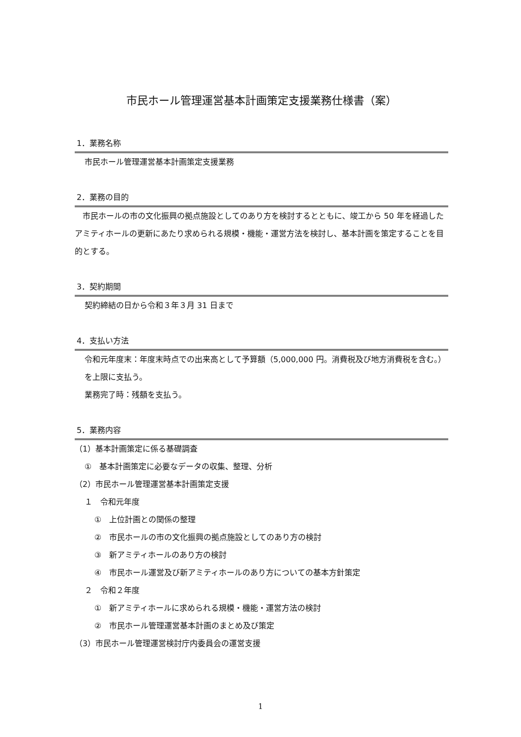市民ホール管理運営基本計画策定支援業務仕様書（案）
1．業務名称
市民ホール管理運営基本計画策定支援業務
2．業務の目的
　市民ホールの市の文化振興の拠点施設としてのあり方を検討するとともに、竣工から 50 年を経過したアミティホールの更新にあたり求められる規模・機能・運営方法を検討し、基本計画を策定することを目的とする。
3．契約期間
契約締結の日から令和３年３月 31 日まで
4．支払い方法
令和元年度末：年度末時点での出来高として予算額（5,000,000 円。消費税及び地方消費税を含む。）を上限に支払う。
業務完了時：残額を支払う。
5．業務内容
（1）基本計画策定に係る基礎調査
①　基本計画策定に必要なデータの収集、整理、分析
（2）市民ホール管理運営基本計画策定支援
１　令和元年度
①　上位計画との関係の整理
②　市民ホールの市の文化振興の拠点施設としてのあり方の検討
③　新アミティホールのあり方の検討
④　市民ホール運営及び新アミティホールのあり方についての基本方針策定
２　令和２年度
①　新アミティホールに求められる規模・機能・運営方法の検討
②　市民ホール管理運営基本計画のまとめ及び策定
（3）市民ホール管理運営検討庁内委員会の運営支援
1